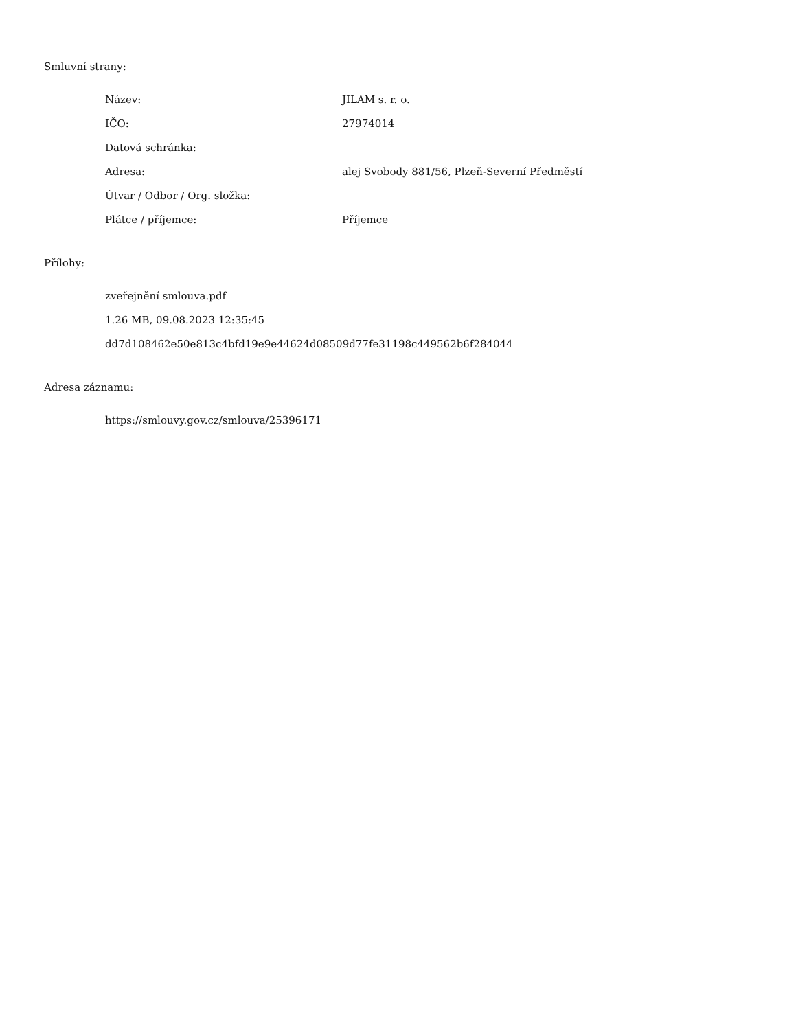Smluvní strany:
| Název: | JILAM s. r. o. |
| IČO: | 27974014 |
| Datová schránka: | |
| Adresa: | alej Svobody 881/56, Plzeň-Severní Předměstí |
| Útvar / Odbor / Org. složka: | |
| Plátce / příjemce: | Příjemce |
Přílohy:
zveřejnění smlouva.pdf
1.26 MB, 09.08.2023 12:35:45
dd7d108462e50e813c4bfd19e9e44624d08509d77fe31198c449562b6f284044
Adresa záznamu:
https://smlouvy.gov.cz/smlouva/25396171